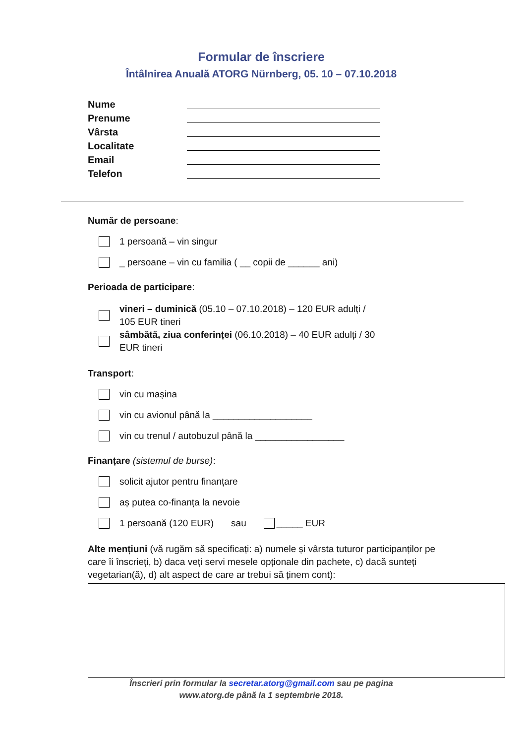Formular de înscriere
Întâlnirea Anuală ATORG Nürnberg, 05. 10 – 07.10.2018
Nume
Prenume
Vârsta
Localitate
Email
Telefon
Număr de persoane:
1 persoană – vin singur
_ persoane – vin cu familia ( __ copii de ______ ani)
Perioada de participare:
vineri – duminică (05.10 – 07.10.2018) – 120 EUR adulți / 105 EUR tineri
sâmbătă, ziua conferinței (06.10.2018) – 40 EUR adulți / 30 EUR tineri
Transport:
vin cu mașina
vin cu avionul până la ___________________
vin cu trenul / autobuzul până la _________________
Finanțare (sistemul de burse):
solicit ajutor pentru finanțare
aș putea co-finanța la nevoie
1 persoană (120 EUR) sau _____ EUR
Alte mențiuni (vă rugăm să specificați: a) numele și vârsta tuturor participanților pe care îi înscrieți, b) daca veți servi mesele opționale din pachete, c) dacă sunteți vegetarian(ă), d) alt aspect de care ar trebui să ținem cont):
Înscrieri prin formular la secretar.atorg@gmail.com sau pe pagina
www.atorg.de până la 1 septembrie 2018.